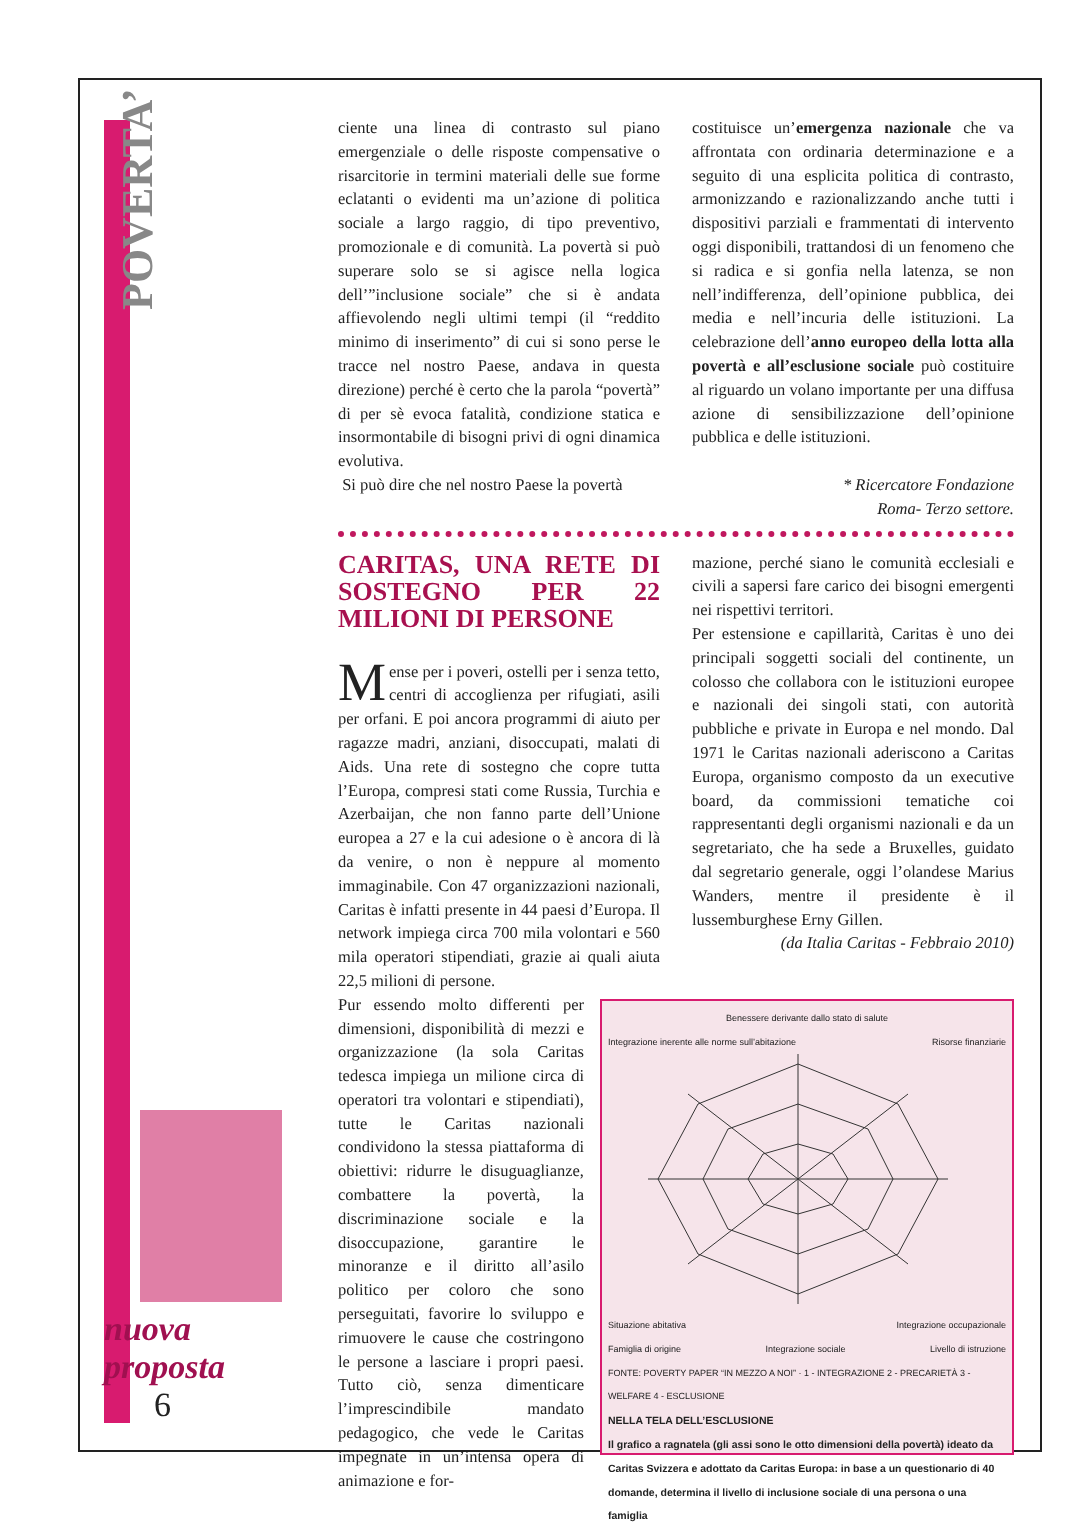POVERTA’
nuova proposta
6
ciente una linea di contrasto sul piano emergenziale o delle risposte compensative o risarcitorie in termini materiali delle sue forme eclatanti o evidenti ma un’azione di politica sociale a largo raggio, di tipo preventivo, promozionale e di comunità. La povertà si può superare solo se si agisce nella logica dell’”inclusione sociale” che si è andata affievolendo negli ultimi tempi (il “reddito minimo di inserimento” di cui si sono perse le tracce nel nostro Paese, andava in questa direzione) perché è certo che la parola “povertà” di per sè evoca fatalità, condizione statica e insormontabile di bisogni privi di ogni dinamica evolutiva.
Si può dire che nel nostro Paese la povertà
costituisce un’emergenza nazionale che va affrontata con ordinaria determinazione e a seguito di una esplicita politica di contrasto, armonizzando e razionalizzando anche tutti i dispositivi parziali e frammentati di intervento oggi disponibili, trattandosi di un fenomeno che si radica e si gonfia nella latenza, se non nell’indifferenza, dell’opinione pubblica, dei media e nell’incuria delle istituzioni. La celebrazione dell’anno europeo della lotta alla povertà e all’esclusione sociale può costituire al riguardo un volano importante per una diffusa azione di sensibilizzazione dell’opinione pubblica e delle istituzioni.
* Ricercatore Fondazione
Roma- Terzo settore.
CARITAS, UNA RETE DI SOSTEGNO PER 22 MILIONI DI PERSONE
Mense per i poveri, ostelli per i senza tetto, centri di accoglienza per rifugiati, asili per orfani. E poi ancora programmi di aiuto per ragazze madri, anziani, disoccupati, malati di Aids. Una rete di sostegno che copre tutta l’Europa, compresi stati come Russia, Turchia e Azerbaijan, che non fanno parte dell’Unione europea a 27 e la cui adesione o è ancora di là da venire, o non è neppure al momento immaginabile. Con 47 organizzazioni nazionali, Caritas è infatti presente in 44 paesi d’Europa. Il network impiega circa 700 mila volontari e 560 mila operatori stipendiati, grazie ai quali aiuta 22,5 milioni di persone.
mazione, perché siano le comunità ecclesiali e civili a sapersi fare carico dei bisogni emergenti nei rispettivi territori.
Per estensione e capillarità, Caritas è uno dei principali soggetti sociali del continente, un colosso che collabora con le istituzioni europee e nazionali dei singoli stati, con autorità pubbliche e private in Europa e nel mondo. Dal 1971 le Caritas nazionali aderiscono a Caritas Europa, organismo composto da un executive board, da commissioni tematiche coi rappresentanti degli organismi nazionali e da un segretariato, che ha sede a Bruxelles, guidato dal segretario generale, oggi l’olandese Marius Wanders, mentre il presidente è il lussemburghese Erny Gillen.
(da Italia Caritas - Febbraio 2010)
Pur essendo molto differenti per dimensioni, disponibilità di mezzi e organizzazione (la sola Caritas tedesca impiega un milione circa di operatori tra volontari e stipendiati), tutte le Caritas nazionali condividono la stessa piattaforma di obiettivi: ridurre le disuguaglianze, combattere la povertà, la discriminazione sociale e la disoccupazione, garantire le minoranze e il diritto all’asilo politico per coloro che sono perseguitati, favorire lo sviluppo e rimuovere le cause che costringono le persone a lasciare i propri paesi. Tutto ciò, senza dimenticare l’imprescindibile mandato pedagogico, che vede le Caritas impegnate in un’intensa opera di animazione e for-
Benessere derivante dallo stato di salute
Integrazione inerente alle norme sull’abitazione Risorse finanziarie
Situazione abitativa Integrazione occupazionale
Famiglia di origine Integrazione sociale Livello di istruzione
FONTE: POVERTY PAPER “IN MEZZO A NOI” · 1 - INTEGRAZIONE 2 - PRECARIETÀ 3 - WELFARE 4 - ESCLUSIONE
NELLA TELA DELL’ESCLUSIONE
Il grafico a ragnatela (gli assi sono le otto dimensioni della povertà) ideato da Caritas Svizzera e adottato da Caritas Europa: in base a un questionario di 40 domande, determina il livello di inclusione sociale di una persona o una famiglia